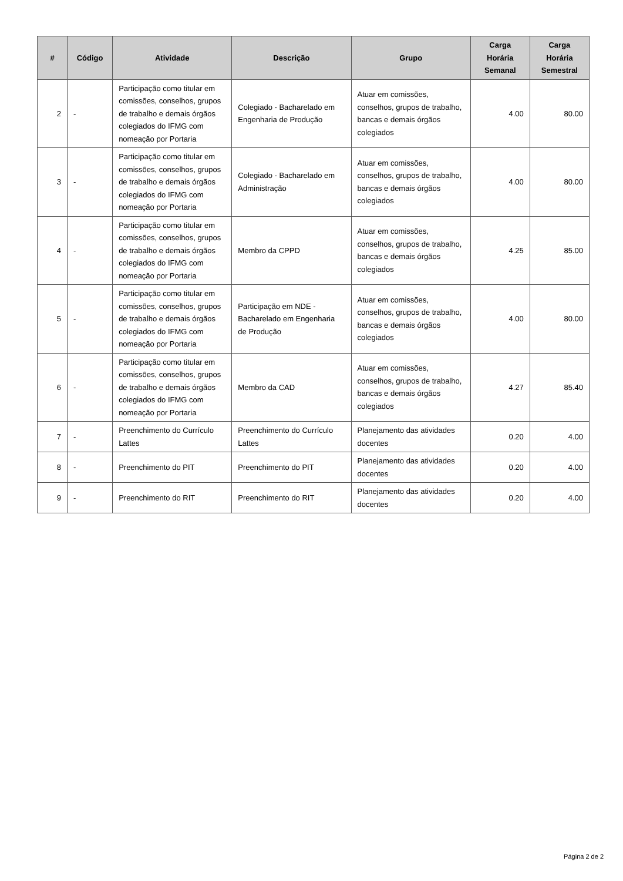| # | Código | Atividade | Descrição | Grupo | Carga Horária Semanal | Carga Horária Semestral |
| --- | --- | --- | --- | --- | --- | --- |
| 2 | - | Participação como titular em comissões, conselhos, grupos de trabalho e demais órgãos colegiados do IFMG com nomeação por Portaria | Colegiado - Bacharelado em Engenharia de Produção | Atuar em comissões, conselhos, grupos de trabalho, bancas e demais órgãos colegiados | 4.00 | 80.00 |
| 3 | - | Participação como titular em comissões, conselhos, grupos de trabalho e demais órgãos colegiados do IFMG com nomeação por Portaria | Colegiado - Bacharelado em Administração | Atuar em comissões, conselhos, grupos de trabalho, bancas e demais órgãos colegiados | 4.00 | 80.00 |
| 4 | - | Participação como titular em comissões, conselhos, grupos de trabalho e demais órgãos colegiados do IFMG com nomeação por Portaria | Membro da CPPD | Atuar em comissões, conselhos, grupos de trabalho, bancas e demais órgãos colegiados | 4.25 | 85.00 |
| 5 | - | Participação como titular em comissões, conselhos, grupos de trabalho e demais órgãos colegiados do IFMG com nomeação por Portaria | Participação em NDE - Bacharelado em Engenharia de Produção | Atuar em comissões, conselhos, grupos de trabalho, bancas e demais órgãos colegiados | 4.00 | 80.00 |
| 6 | - | Participação como titular em comissões, conselhos, grupos de trabalho e demais órgãos colegiados do IFMG com nomeação por Portaria | Membro da CAD | Atuar em comissões, conselhos, grupos de trabalho, bancas e demais órgãos colegiados | 4.27 | 85.40 |
| 7 | - | Preenchimento do Currículo Lattes | Preenchimento do Currículo Lattes | Planejamento das atividades docentes | 0.20 | 4.00 |
| 8 | - | Preenchimento do PIT | Preenchimento do PIT | Planejamento das atividades docentes | 0.20 | 4.00 |
| 9 | - | Preenchimento do RIT | Preenchimento do RIT | Planejamento das atividades docentes | 0.20 | 4.00 |
Página 2 de 2